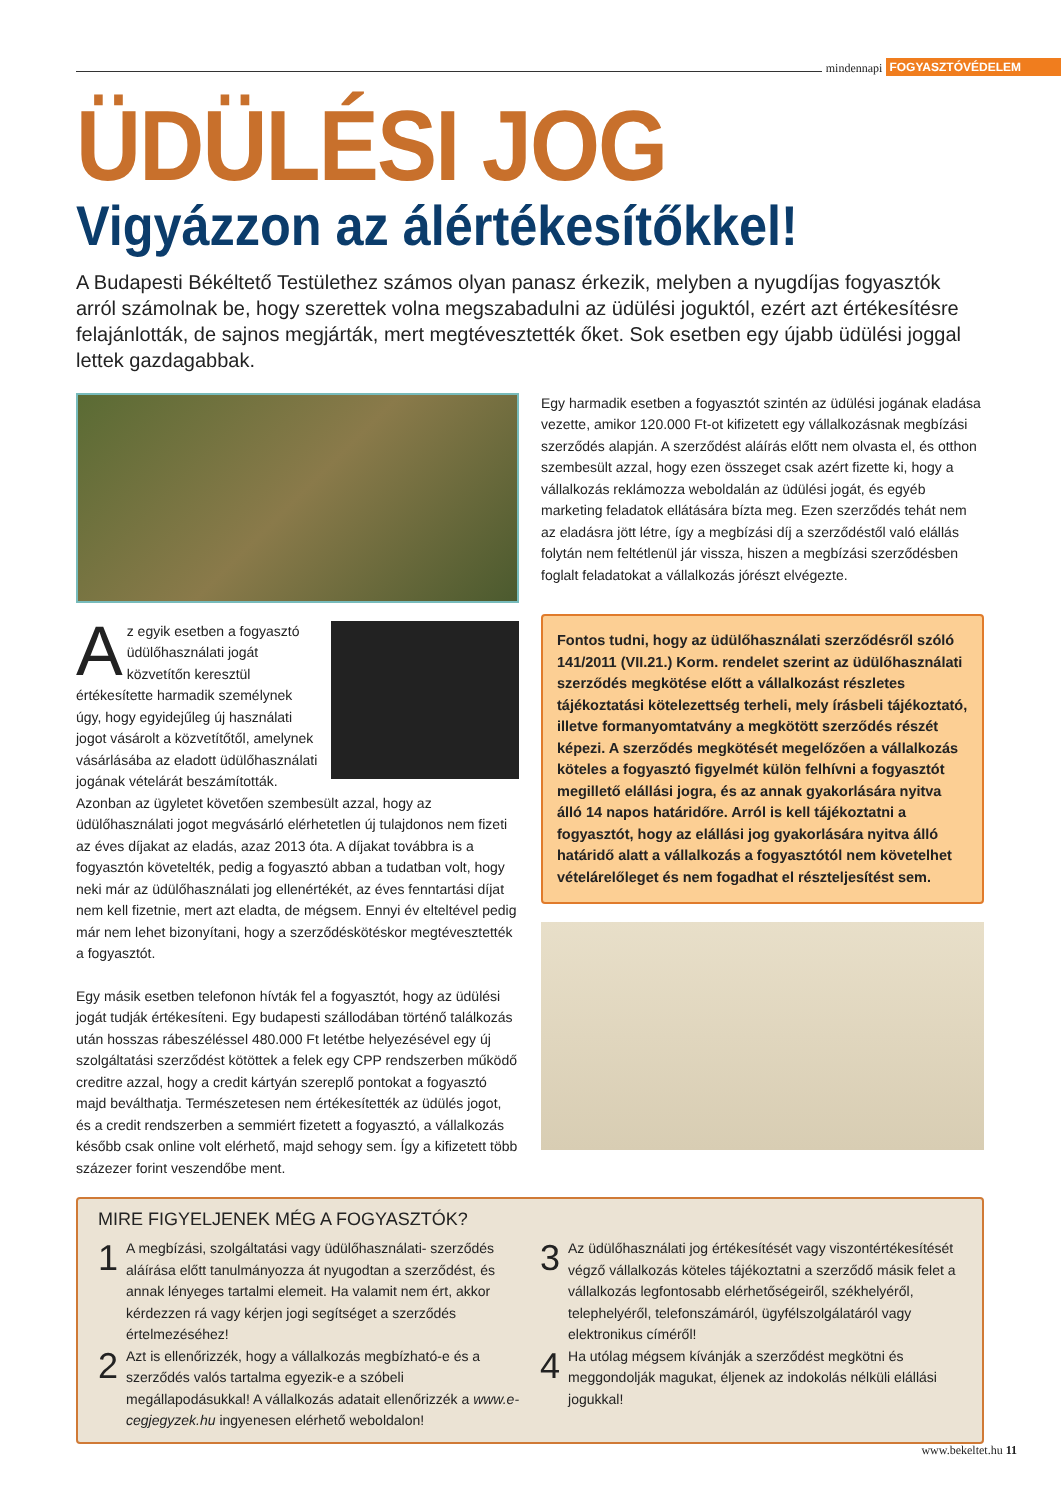mindennapi FOGYASZTÓVÉDELEM
ÜDÜLÉSI JOG
Vigyázzon az álértékesítőkkel!
A Budapesti Békéltető Testülethez számos olyan panasz érkezik, melyben a nyugdíjas fogyasztók arról számolnak be, hogy szerettek volna megszabadulni az üdülési joguktól, ezért azt értékesítésre felajánlották, de sajnos megjárták, mert megtévesztették őket. Sok esetben egy újabb üdülési joggal lettek gazdagabbak.
Az egyik esetben a fogyasztó üdülőhasználati jogát közvetítőn keresztül értékesítette harmadik személynek úgy, hogy egyidejűleg új használati jogot vásárolt a közvetítőtől, amelynek vásárlásába az eladott üdülőhasználati jogának vételárát beszámították. Azonban az ügyletet követően szembesült azzal, hogy az üdülőhasználati jogot megvásárló elérhetetlen új tulajdonos nem fizeti az éves díjakat az eladás, azaz 2013 óta. A díjakat továbbra is a fogyasztón követelték, pedig a fogyasztó abban a tudatban volt, hogy neki már az üdülőhasználati jog ellenértékét, az éves fenntartási díjat nem kell fizetnie, mert azt eladta, de mégsem. Ennyi év elteltével pedig már nem lehet bizonyítani, hogy a szerződéskötéskor megtévesztették a fogyasztót.
Egy másik esetben telefonon hívták fel a fogyasztót, hogy az üdülési jogát tudják értékesíteni. Egy budapesti szállodában történő találkozás után hosszas rábeszéléssel 480.000 Ft letétbe helyezésével egy új szolgáltatási szerződést kötöttek a felek egy CPP rendszerben működő creditre azzal, hogy a credit kártyán szereplő pontokat a fogyasztó majd beválthatja. Természetesen nem értékesítették az üdülés jogot, és a credit rendszerben a semmiért fizetett a fogyasztó, a vállalkozás később csak online volt elérhető, majd sehogy sem. Így a kifizetett több százezer forint veszendőbe ment.
Egy harmadik esetben a fogyasztót szintén az üdülési jogának eladása vezette, amikor 120.000 Ft-ot kifizetett egy vállalkozásnak megbízási szerződés alapján. A szerződést aláírás előtt nem olvasta el, és otthon szembesült azzal, hogy ezen összeget csak azért fizette ki, hogy a vállalkozás reklámozza weboldalán az üdülési jogát, és egyéb marketing feladatok ellátására bízta meg. Ezen szerződés tehát nem az eladásra jött létre, így a megbízási díj a szerződéstől való elállás folytán nem feltétlenül jár vissza, hiszen a megbízási szerződésben foglalt feladatokat a vállalkozás jórészt elvégezte.
Fontos tudni, hogy az üdülőhasználati szerződésről szóló 141/2011 (VII.21.) Korm. rendelet szerint az üdülőhasználati szerződés megkötése előtt a vállalkozást részletes tájékoztatási kötelezettség terheli, mely írásbeli tájékoztató, illetve formanyomtatvány a megkötött szerződés részét képezi. A szerződés megkötését megelőzően a vállalkozás köteles a fogyasztó figyelmét külön felhívni a fogyasztót megillető elállási jogra, és az annak gyakorlására nyitva álló 14 napos határidőre. Arról is kell tájékoztatni a fogyasztót, hogy az elállási jog gyakorlására nyitva álló határidő alatt a vállalkozás a fogyasztótól nem követelhet vételárelőleget és nem fogadhat el részteljesítést sem.
MIRE FIGYELJENEK MÉG A FOGYASZTÓK?
1 A megbízási, szolgáltatási vagy üdülőhasználati- szerződés aláírása előtt tanulmányozza át nyugodtan a szerződést, és annak lényeges tartalmi elemeit. Ha valamit nem ért, akkor kérdezzen rá vagy kérjen jogi segítséget a szerződés értelmezéséhez!
2 Azt is ellenőrizzék, hogy a vállalkozás megbízható-e és a szerződés valós tartalma egyezik-e a szóbeli megállapodásukkal! A vállalkozás adatait ellenőrizzék a www.e-cegjegyzek.hu ingyenesen elérhető weboldalon!
3 Az üdülőhasználati jog értékesítését vagy viszontértékesítését végző vállalkozás köteles tájékoztatni a szerződő másik felet a vállalkozás legfontosabb elérhetőségeiről, székhelyéről, telephelyéről, telefonszámáról, ügyfélszolgálatáról vagy elektronikus címéről!
4 Ha utólag mégsem kívánják a szerződést megkötni és meggondolják magukat, éljenek az indokolás nélküli elállási jogukkal!
www.bekeltet.hu 11